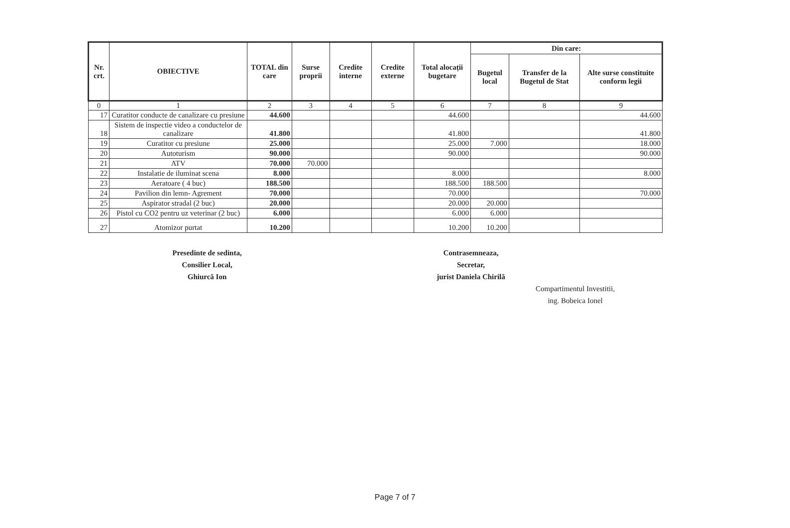| Nr. crt. | OBIECTIVE | TOTAL din care | Surse proprii | Credite interne | Credite externe | Total alocații bugetare | Din care: | | |
| --- | --- | --- | --- | --- | --- | --- | --- | --- | --- |
| | | | | | | | Bugetul local | Transfer de la Bugetul de Stat | Alte surse constituite conform legii |
| 0 | 1 | 2 | 3 | 4 | 5 | 6 | 7 | 8 | 9 |
| 17 | Curatitor conducte de canalizare cu presiune | 44.600 | | | | 44.600 | | | 44.600 |
| 18 | Sistem de inspectie video a conductelor de canalizare | 41.800 | | | | 41.800 | | | 41.800 |
| 19 | Curatitor cu presiune | 25.000 | | | | 25.000 | 7.000 | | 18.000 |
| 20 | Autoturism | 90.000 | | | | 90.000 | | | 90.000 |
| 21 | ATV | 70.000 | 70.000 | | | | | | |
| 22 | Instalatie de iluminat scena | 8.000 | | | | 8.000 | | | 8.000 |
| 23 | Aeratoare ( 4 buc) | 188.500 | | | | 188.500 | 188.500 | | |
| 24 | Pavilion din lemn- Agrement | 70.000 | | | | 70.000 | | | 70.000 |
| 25 | Aspirator stradal (2 buc) | 20.000 | | | | 20.000 | 20.000 | | |
| 26 | Pistol cu CO2 pentru uz veterinar (2 buc) | 6.000 | | | | 6.000 | 6.000 | | |
| 27 | Atomizor purtat | 10.200 | | | | 10.200 | 10.200 | | |
Presedinte de sedinta,
Consilier Local,
Ghiurcă Ion
Contrasemneaza,
Secretar,
jurist Daniela Chirilă
Compartimentul Investitii,
ing. Bobeica Ionel
Page 7 of 7